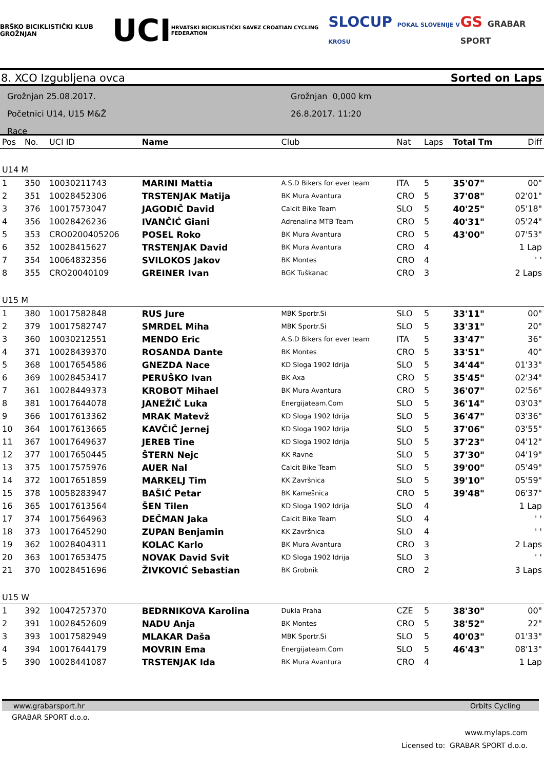BRŠKO BICIKLISTIČKI KLUB GROŽNJAN UCI HRVATSKI BICIKLISTIČKI SAVEZ CROATIAN CYCLING FEDERATION SLOCUP POKAL SLOVENIJE V KROSU GS GRABAR SPORT
8. XCO Izgubljena ovca Sorted on Laps
Grožnjan 25.08.2017.
Početnici U14, U15 M&Ž
Race
Grožnjan 0,000 km
26.8.2017. 11:20
| Pos | No. | UCI ID | Name | Club | Nat | Laps | Total Tm | Diff |
| --- | --- | --- | --- | --- | --- | --- | --- | --- |
| U14 M | | | | | | | | |
| 1 | 350 | 10030211743 | MARINI Mattia | A.S.D Bikers for ever team | ITA | 5 | 35'07" | 00" |
| 2 | 351 | 10028452306 | TRSTENJAK Matija | BK Mura Avantura | CRO | 5 | 37'08" | 02'01" |
| 3 | 376 | 10017573047 | JAGODIČ David | Calcit Bike Team | SLO | 5 | 40'25" | 05'18" |
| 4 | 356 | 10028426236 | IVANČIĆ Giani | Adrenalina MTB Team | CRO | 5 | 40'31" | 05'24" |
| 5 | 353 | CRO0200405206 | POSEL Roko | BK Mura Avantura | CRO | 5 | 43'00" | 07'53" |
| 6 | 352 | 10028415627 | TRSTENJAK David | BK Mura Avantura | CRO | 4 | | 1 Lap |
| 7 | 354 | 10064832356 | SVILOKOS Jakov | BK Montes | CRO | 4 | | ' ' |
| 8 | 355 | CRO20040109 | GREINER Ivan | BGK Tuškanac | CRO | 3 | | 2 Laps |
| U15 M | | | | | | | | |
| 1 | 380 | 10017582848 | RUS Jure | MBK Sportr.Si | SLO | 5 | 33'11" | 00" |
| 2 | 379 | 10017582747 | SMRDEL Miha | MBK Sportr.Si | SLO | 5 | 33'31" | 20" |
| 3 | 360 | 10030212551 | MENDO Eric | A.S.D Bikers for ever team | ITA | 5 | 33'47" | 36" |
| 4 | 371 | 10028439370 | ROSANDA Dante | BK Montes | CRO | 5 | 33'51" | 40" |
| 5 | 368 | 10017654586 | GNEZDA Nace | KD Sloga 1902 Idrija | SLO | 5 | 34'44" | 01'33" |
| 6 | 369 | 10028453417 | PERUŠKO Ivan | BK Axa | CRO | 5 | 35'45" | 02'34" |
| 7 | 361 | 10028449373 | KROBOT Mihael | BK Mura Avantura | CRO | 5 | 36'07" | 02'56" |
| 8 | 381 | 10017644078 | JANEŽIČ Luka | Energijateam.Com | SLO | 5 | 36'14" | 03'03" |
| 9 | 366 | 10017613362 | MRAK Matevž | KD Sloga 1902 Idrija | SLO | 5 | 36'47" | 03'36" |
| 10 | 364 | 10017613665 | KAVČIČ Jernej | KD Sloga 1902 Idrija | SLO | 5 | 37'06" | 03'55" |
| 11 | 367 | 10017649637 | JEREB Tine | KD Sloga 1902 Idrija | SLO | 5 | 37'23" | 04'12" |
| 12 | 377 | 10017650445 | ŠTERN Nejc | KK Ravne | SLO | 5 | 37'30" | 04'19" |
| 13 | 375 | 10017575976 | AUER Nal | Calcit Bike Team | SLO | 5 | 39'00" | 05'49" |
| 14 | 372 | 10017651859 | MARKELJ Tim | KK Završnica | SLO | 5 | 39'10" | 05'59" |
| 15 | 378 | 10058283947 | BAŠIĆ Petar | BK Kamešnica | CRO | 5 | 39'48" | 06'37" |
| 16 | 365 | 10017613564 | ŠEN Tilen | KD Sloga 1902 Idrija | SLO | 4 | | 1 Lap |
| 17 | 374 | 10017564963 | DEČMAN Jaka | Calcit Bike Team | SLO | 4 | | ' ' |
| 18 | 373 | 10017645290 | ZUPAN Benjamin | KK Završnica | SLO | 4 | | ' ' |
| 19 | 362 | 10028404311 | KOLAC Karlo | BK Mura Avantura | CRO | 3 | | 2 Laps |
| 20 | 363 | 10017653475 | NOVAK David Svit | KD Sloga 1902 Idrija | SLO | 3 | | ' ' |
| 21 | 370 | 10028451696 | ŽIVKOVIĆ Sebastian | BK Grobnik | CRO | 2 | | 3 Laps |
| U15 W | | | | | | | | |
| 1 | 392 | 10047257370 | BEDRNIKOVA Karolina | Dukla Praha | CZE | 5 | 38'30" | 00" |
| 2 | 391 | 10028452609 | NADU Anja | BK Montes | CRO | 5 | 38'52" | 22" |
| 3 | 393 | 10017582949 | MLAKAR Daša | MBK Sportr.Si | SLO | 5 | 40'03" | 01'33" |
| 4 | 394 | 10017644179 | MOVRIN Ema | Energijateam.Com | SLO | 5 | 46'43" | 08'13" |
| 5 | 390 | 10028441087 | TRSTENJAK Ida | BK Mura Avantura | CRO | 4 | | 1 Lap |
www.grabarsport.hr Orbits Cycling
GRABAR SPORT d.o.o.
www.mylaps.com
Licensed to: GRABAR SPORT d.o.o.